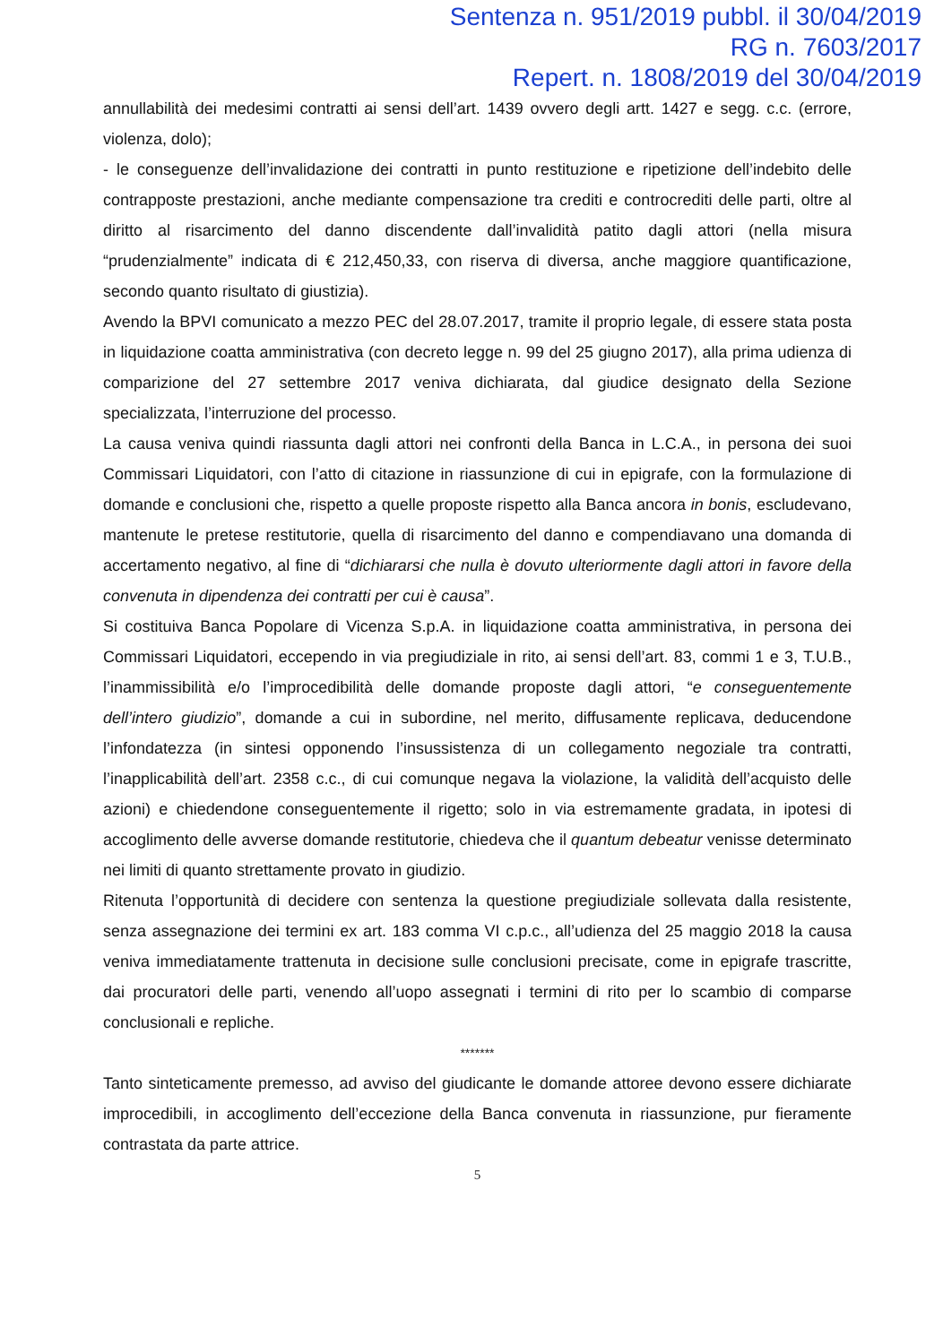Sentenza n. 951/2019 pubbl. il 30/04/2019
RG n. 7603/2017
Repert. n. 1808/2019 del 30/04/2019
annullabilità dei medesimi contratti ai sensi dell’art. 1439 ovvero degli artt. 1427 e segg. c.c. (errore, violenza, dolo);
- le conseguenze dell’invalidazione dei contratti in punto restituzione e ripetizione dell’indebito delle contrapposte prestazioni, anche mediante compensazione tra crediti e controcrediti delle parti, oltre al diritto al risarcimento del danno discendente dall’invalidità patito dagli attori (nella misura “prudenzialmente” indicata di € 212,450,33, con riserva di diversa, anche maggiore quantificazione, secondo quanto risultato di giustizia).
Avendo la BPVI comunicato a mezzo PEC del 28.07.2017, tramite il proprio legale, di essere stata posta in liquidazione coatta amministrativa (con decreto legge n. 99 del 25 giugno 2017), alla prima udienza di comparizione del 27 settembre 2017 veniva dichiarata, dal giudice designato della Sezione specializzata, l’interruzione del processo.
La causa veniva quindi riassunta dagli attori nei confronti della Banca in L.C.A., in persona dei suoi Commissari Liquidatori, con l’atto di citazione in riassunzione di cui in epigrafe, con la formulazione di domande e conclusioni che, rispetto a quelle proposte rispetto alla Banca ancora in bonis, escludevano, mantenute le pretese restitutorie, quella di risarcimento del danno e compendiavano una domanda di accertamento negativo, al fine di “dichiararsi che nulla è dovuto ulteriormente dagli attori in favore della convenuta in dipendenza dei contratti per cui è causa”.
Si costituiva Banca Popolare di Vicenza S.p.A. in liquidazione coatta amministrativa, in persona dei Commissari Liquidatori, eccependo in via pregiudiziale in rito, ai sensi dell’art. 83, commi 1 e 3, T.U.B., l’inammissibilità e/o l’improcedibilità delle domande proposte dagli attori, “e conseguentemente dell’intero giudizio”, domande a cui in subordine, nel merito, diffusamente replicava, deducendone l’infondatezza (in sintesi opponendo l’insussistenza di un collegamento negoziale tra contratti, l’inapplicabilità dell’art. 2358 c.c., di cui comunque negava la violazione, la validità dell’acquisto delle azioni) e chiedendone conseguentemente il rigetto; solo in via estremamente gradata, in ipotesi di accoglimento delle avverse domande restitutorie, chiedeva che il quantum debeatur venisse determinato nei limiti di quanto strettamente provato in giudizio.
Ritenuta l’opportunità di decidere con sentenza la questione pregiudiziale sollevata dalla resistente, senza assegnazione dei termini ex art. 183 comma VI c.p.c., all’udienza del 25 maggio 2018 la causa veniva immediatamente trattenuta in decisione sulle conclusioni precisate, come in epigrafe trascritte, dai procuratori delle parti, venendo all’uopo assegnati i termini di rito per lo scambio di comparse conclusionali e repliche.
*******
Tanto sinteticamente premesso, ad avviso del giudicante le domande attoree devono essere dichiarate improcedibili, in accoglimento dell’eccezione della Banca convenuta in riassunzione, pur fieramente contrastata da parte attrice.
5